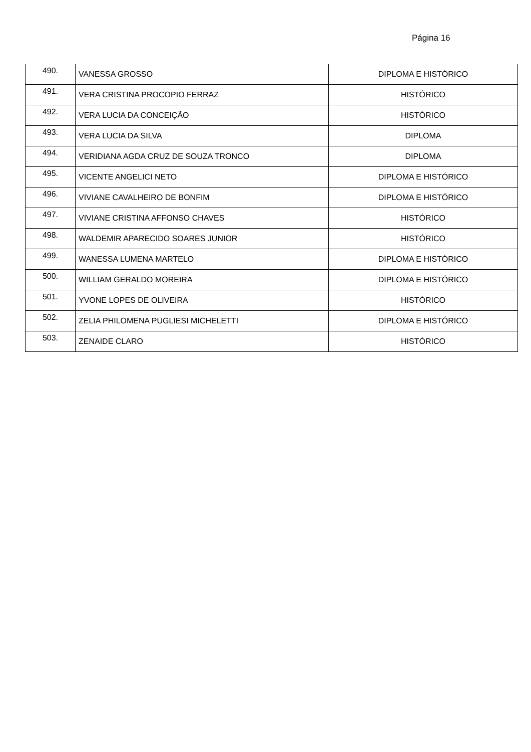Página 16
| 490. | VANESSA GROSSO | DIPLOMA E HISTÓRICO |
| 491. | VERA CRISTINA PROCOPIO FERRAZ | HISTÓRICO |
| 492. | VERA LUCIA DA CONCEIÇÃO | HISTÓRICO |
| 493. | VERA LUCIA DA SILVA | DIPLOMA |
| 494. | VERIDIANA AGDA CRUZ DE SOUZA TRONCO | DIPLOMA |
| 495. | VICENTE ANGELICI NETO | DIPLOMA E HISTÓRICO |
| 496. | VIVIANE CAVALHEIRO DE BONFIM | DIPLOMA E HISTÓRICO |
| 497. | VIVIANE CRISTINA AFFONSO CHAVES | HISTÓRICO |
| 498. | WALDEMIR APARECIDO SOARES JUNIOR | HISTÓRICO |
| 499. | WANESSA LUMENA MARTELO | DIPLOMA E HISTÓRICO |
| 500. | WILLIAM GERALDO MOREIRA | DIPLOMA E HISTÓRICO |
| 501. | YVONE LOPES DE OLIVEIRA | HISTÓRICO |
| 502. | ZELIA PHILOMENA PUGLIESI MICHELETTI | DIPLOMA E HISTÓRICO |
| 503. | ZENAIDE CLARO | HISTÓRICO |